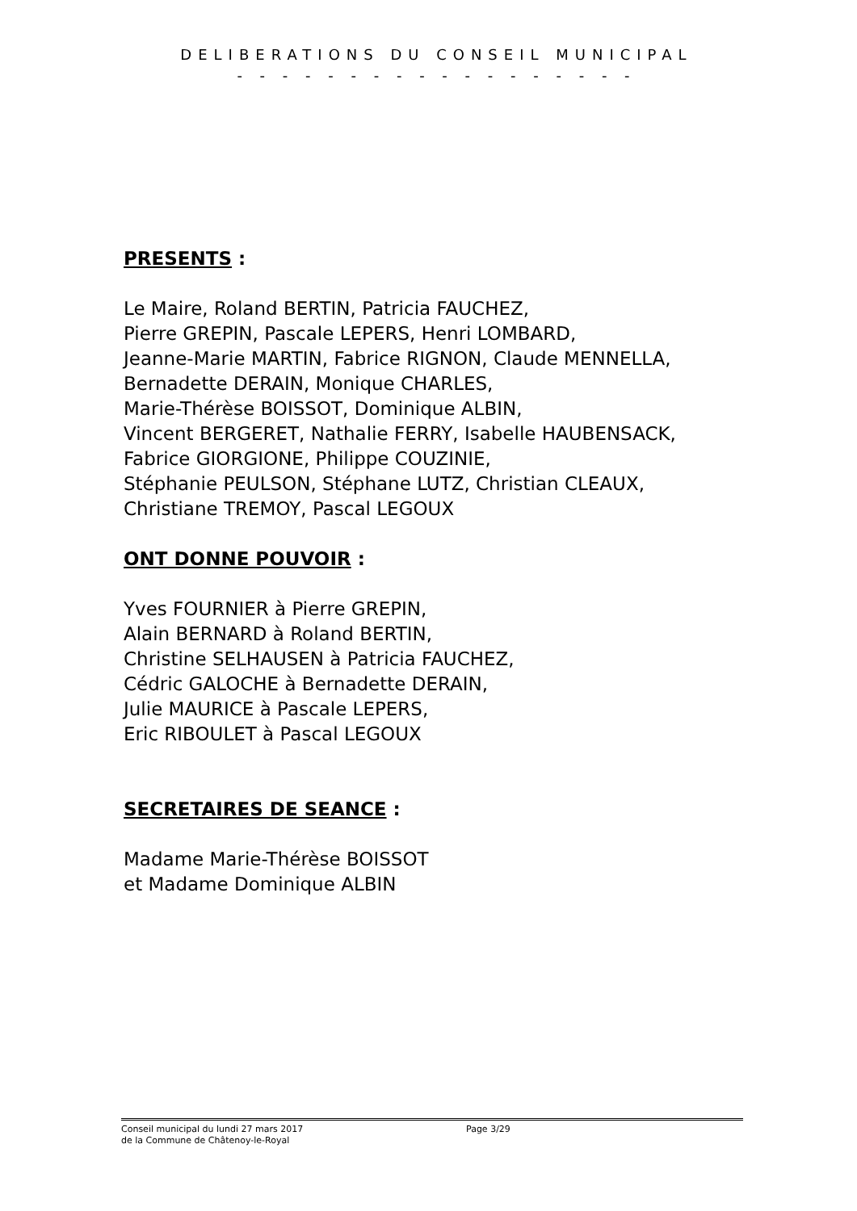DELIBERATIONS DU CONSEIL MUNICIPAL
- - - - - - - - - - - - - - - - - -
PRESENTS :
Le Maire, Roland BERTIN, Patricia FAUCHEZ,
Pierre GREPIN, Pascale LEPERS, Henri LOMBARD,
Jeanne-Marie MARTIN, Fabrice RIGNON, Claude MENNELLA,
Bernadette DERAIN, Monique CHARLES,
Marie-Thérèse BOISSOT, Dominique ALBIN,
Vincent BERGERET, Nathalie FERRY, Isabelle HAUBENSACK,
Fabrice GIORGIONE, Philippe COUZINIE,
Stéphanie PEULSON, Stéphane LUTZ, Christian CLEAUX,
Christiane TREMOY, Pascal LEGOUX
ONT DONNE POUVOIR :
Yves FOURNIER à Pierre GREPIN,
Alain BERNARD à Roland BERTIN,
Christine SELHAUSEN à Patricia FAUCHEZ,
Cédric GALOCHE à Bernadette DERAIN,
Julie MAURICE à Pascale LEPERS,
Eric RIBOULET à Pascal LEGOUX
SECRETAIRES DE SEANCE :
Madame Marie-Thérèse BOISSOT
et Madame Dominique ALBIN
Conseil municipal du lundi 27 mars 2017
de la Commune de Châtenoy-le-Royal
Page 3/29